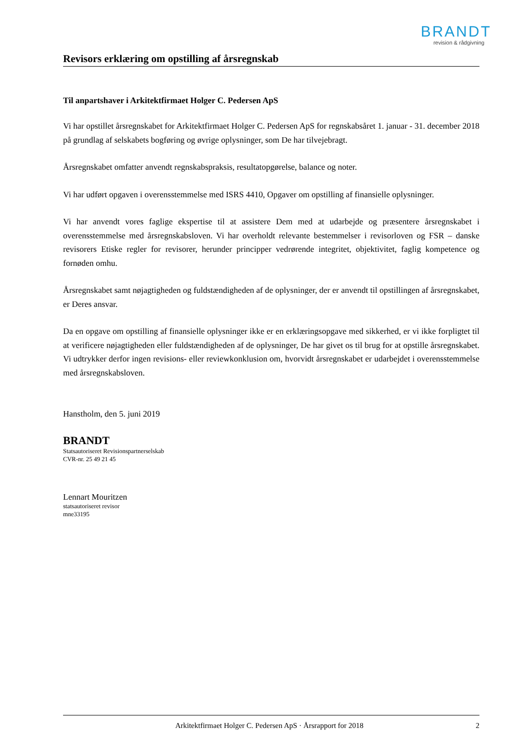BRANDT
revision & rådgivning
Revisors erklæring om opstilling af årsregnskab
Til anpartshaver i Arkitektfirmaet Holger C. Pedersen ApS
Vi har opstillet årsregnskabet for Arkitektfirmaet Holger C. Pedersen ApS for regnskabsåret 1. januar - 31. december 2018 på grundlag af selskabets bogføring og øvrige oplysninger, som De har tilvejebragt.
Årsregnskabet omfatter anvendt regnskabspraksis, resultatopgørelse, balance og noter.
Vi har udført opgaven i overensstemmelse med ISRS 4410, Opgaver om opstilling af finansielle oplysninger.
Vi har anvendt vores faglige ekspertise til at assistere Dem med at udarbejde og præsentere årsregnskabet i overensstemmelse med årsregnskabsloven. Vi har overholdt relevante bestemmelser i revisorloven og FSR – danske revisorers Etiske regler for revisorer, herunder principper vedrørende integritet, objektivitet, faglig kompetence og fornøden omhu.
Årsregnskabet samt nøjagtigheden og fuldstændigheden af de oplysninger, der er anvendt til opstillingen af årsregnskabet, er Deres ansvar.
Da en opgave om opstilling af finansielle oplysninger ikke er en erklæringsopgave med sikkerhed, er vi ikke forpligtet til at verificere nøjagtigheden eller fuldstændigheden af de oplysninger, De har givet os til brug for at opstille årsregnskabet. Vi udtrykker derfor ingen revisions- eller reviewkonklusion om, hvorvidt årsregnskabet er udarbejdet i overensstemmelse med årsregnskabsloven.
Hanstholm, den 5. juni 2019
BRANDT
Statsautoriseret Revisionspartnerselskab
CVR-nr. 25 49 21 45
Lennart Mouritzen
statsautoriseret revisor
mne33195
Arkitektfirmaet Holger C. Pedersen ApS · Årsrapport for 2018 2